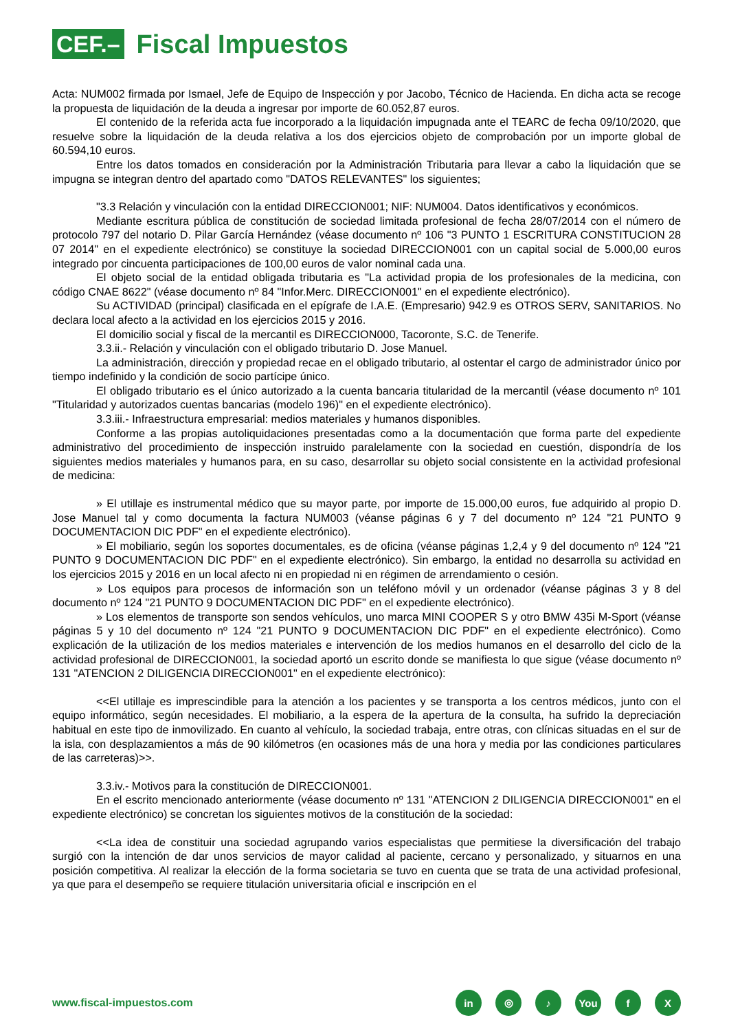CEF.–
Fiscal Impuestos
Acta: NUM002 firmada por Ismael, Jefe de Equipo de Inspección y por Jacobo, Técnico de Hacienda. En dicha acta se recoge la propuesta de liquidación de la deuda a ingresar por importe de 60.052,87 euros.
El contenido de la referida acta fue incorporado a la liquidación impugnada ante el TEARC de fecha 09/10/2020, que resuelve sobre la liquidación de la deuda relativa a los dos ejercicios objeto de comprobación por un importe global de 60.594,10 euros.
Entre los datos tomados en consideración por la Administración Tributaria para llevar a cabo la liquidación que se impugna se integran dentro del apartado como "DATOS RELEVANTES" los siguientes;
"3.3 Relación y vinculación con la entidad DIRECCION001; NIF: NUM004. Datos identificativos y económicos.
Mediante escritura pública de constitución de sociedad limitada profesional de fecha 28/07/2014 con el número de protocolo 797 del notario D. Pilar García Hernández (véase documento nº 106 "3 PUNTO 1 ESCRITURA CONSTITUCION 28 07 2014" en el expediente electrónico) se constituye la sociedad DIRECCION001 con un capital social de 5.000,00 euros integrado por cincuenta participaciones de 100,00 euros de valor nominal cada una.
El objeto social de la entidad obligada tributaria es "La actividad propia de los profesionales de la medicina, con código CNAE 8622" (véase documento nº 84 "Infor.Merc. DIRECCION001" en el expediente electrónico).
Su ACTIVIDAD (principal) clasificada en el epígrafe de I.A.E. (Empresario) 942.9 es OTROS SERV, SANITARIOS. No declara local afecto a la actividad en los ejercicios 2015 y 2016.
El domicilio social y fiscal de la mercantil es DIRECCION000, Tacoronte, S.C. de Tenerife.
3.3.ii.- Relación y vinculación con el obligado tributario D. Jose Manuel.
La administración, dirección y propiedad recae en el obligado tributario, al ostentar el cargo de administrador único por tiempo indefinido y la condición de socio partícipe único.
El obligado tributario es el único autorizado a la cuenta bancaria titularidad de la mercantil (véase documento nº 101 "Titularidad y autorizados cuentas bancarias (modelo 196)" en el expediente electrónico).
3.3.iii.- Infraestructura empresarial: medios materiales y humanos disponibles.
Conforme a las propias autoliquidaciones presentadas como a la documentación que forma parte del expediente administrativo del procedimiento de inspección instruido paralelamente con la sociedad en cuestión, dispondría de los siguientes medios materiales y humanos para, en su caso, desarrollar su objeto social consistente en la actividad profesional de medicina:
» El utillaje es instrumental médico que su mayor parte, por importe de 15.000,00 euros, fue adquirido al propio D. Jose Manuel tal y como documenta la factura NUM003 (véanse páginas 6 y 7 del documento nº 124 "21 PUNTO 9 DOCUMENTACION DIC PDF" en el expediente electrónico).
» El mobiliario, según los soportes documentales, es de oficina (véanse páginas 1,2,4 y 9 del documento nº 124 "21 PUNTO 9 DOCUMENTACION DIC PDF" en el expediente electrónico). Sin embargo, la entidad no desarrolla su actividad en los ejercicios 2015 y 2016 en un local afecto ni en propiedad ni en régimen de arrendamiento o cesión.
» Los equipos para procesos de información son un teléfono móvil y un ordenador (véanse páginas 3 y 8 del documento nº 124 "21 PUNTO 9 DOCUMENTACION DIC PDF" en el expediente electrónico).
» Los elementos de transporte son sendos vehículos, uno marca MINI COOPER S y otro BMW 435i M-Sport (véanse páginas 5 y 10 del documento nº 124 "21 PUNTO 9 DOCUMENTACION DIC PDF" en el expediente electrónico). Como explicación de la utilización de los medios materiales e intervención de los medios humanos en el desarrollo del ciclo de la actividad profesional de DIRECCION001, la sociedad aportó un escrito donde se manifiesta lo que sigue (véase documento nº 131 "ATENCION 2 DILIGENCIA DIRECCION001" en el expediente electrónico):
<<El utillaje es imprescindible para la atención a los pacientes y se transporta a los centros médicos, junto con el equipo informático, según necesidades. El mobiliario, a la espera de la apertura de la consulta, ha sufrido la depreciación habitual en este tipo de inmovilizado. En cuanto al vehículo, la sociedad trabaja, entre otras, con clínicas situadas en el sur de la isla, con desplazamientos a más de 90 kilómetros (en ocasiones más de una hora y media por las condiciones particulares de las carreteras)>>.
3.3.iv.- Motivos para la constitución de DIRECCION001.
En el escrito mencionado anteriormente (véase documento nº 131 "ATENCION 2 DILIGENCIA DIRECCION001" en el expediente electrónico) se concretan los siguientes motivos de la constitución de la sociedad:
<<La idea de constituir una sociedad agrupando varios especialistas que permitiese la diversificación del trabajo surgió con la intención de dar unos servicios de mayor calidad al paciente, cercano y personalizado, y situarnos en una posición competitiva. Al realizar la elección de la forma societaria se tuvo en cuenta que se trata de una actividad profesional, ya que para el desempeño se requiere titulación universitaria oficial e inscripción en el
www.fiscal-impuestos.com
in ◎ ♪ You f X